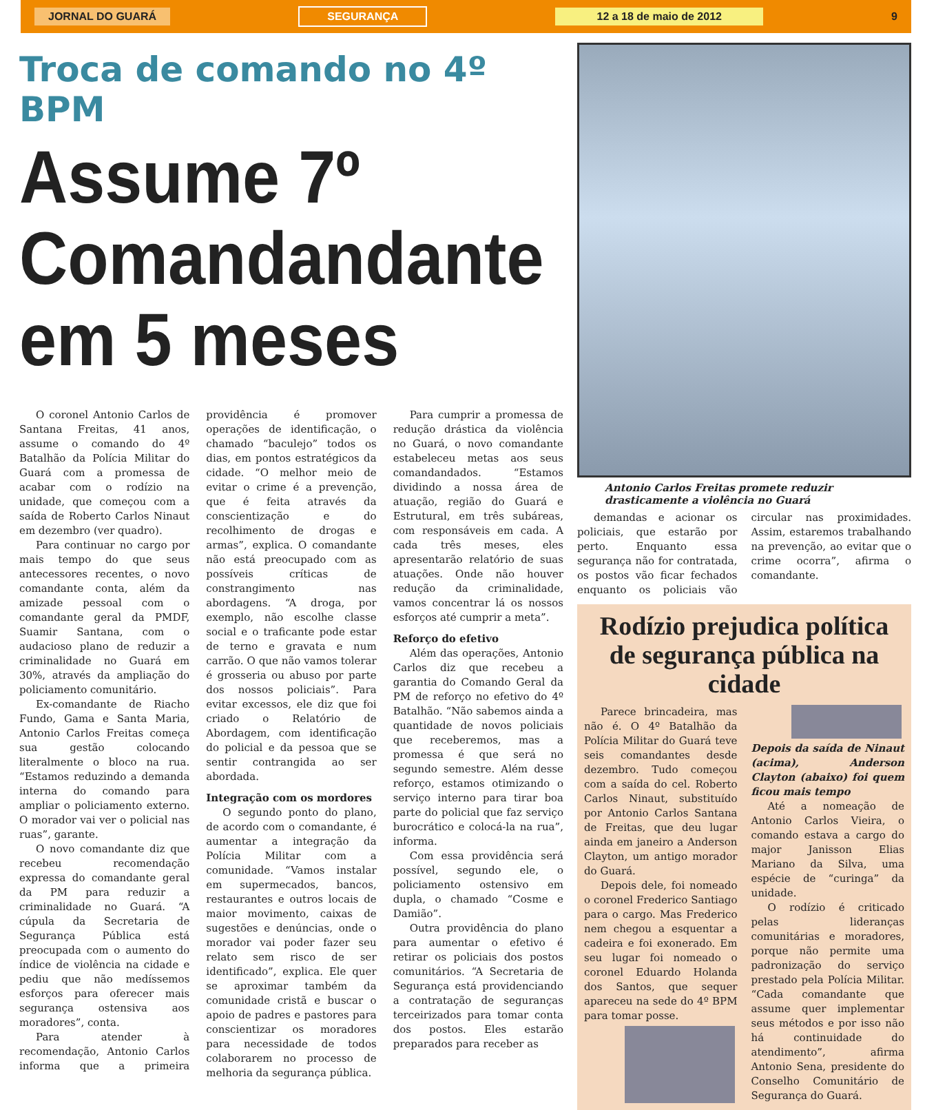JORNAL DO GUARÁ SEGURANÇA 12 a 18 de maio de 2012 9
Troca de comando no 4º BPM
Assume 7º Comandandante em 5 meses
O coronel Antonio Carlos de Santana Freitas, 41 anos, assume o comando do 4º Batalhão da Polícia Militar do Guará com a promessa de acabar com o rodízio na unidade, que começou com a saída de Roberto Carlos Ninaut em dezembro (ver quadro).
Para continuar no cargo por mais tempo do que seus antecessores recentes, o novo comandante conta, além da amizade pessoal com o comandante geral da PMDF, Suamir Santana, com o audacioso plano de reduzir a criminalidade no Guará em 30%, através da ampliação do policiamento comunitário.
Ex-comandante de Riacho Fundo, Gama e Santa Maria, Antonio Carlos Freitas começa sua gestão colocando literalmente o bloco na rua. “Estamos reduzindo a demanda interna do comando para ampliar o policiamento externo. O morador vai ver o policial nas ruas”, garante.
O novo comandante diz que recebeu recomendação expressa do comandante geral da PM para reduzir a criminalidade no Guará. “A cúpula da Secretaria de Segurança Pública está preocupada com o aumento do índice de violência na cidade e pediu que não medíssemos esforços para oferecer mais segurança ostensiva aos moradores”, conta.
Para atender à recomendação, Antonio Carlos informa que a primeira providência é promover operações de identificação, o chamado “baculejo” todos os dias, em pontos estratégicos da cidade. “O melhor meio de evitar o crime é a prevenção, que é feita através da conscientização e do recolhimento de drogas e armas”, explica. O comandante não está preocupado com as possíveis críticas de constrangimento nas abordagens. “A droga, por exemplo, não escolhe classe social e o traficante pode estar de terno e gravata e num carrão. O que não vamos tolerar é grosseria ou abuso por parte dos nossos policiais”. Para evitar excessos, ele diz que foi criado o Relatório de Abordagem, com identificação do policial e da pessoa que se sentir contrangida ao ser abordada.
Integração com os mordores
O segundo ponto do plano, de acordo com o comandante, é aumentar a integração da Polícia Militar com a comunidade. “Vamos instalar em supermecados, bancos, restaurantes e outros locais de maior movimento, caixas de sugestões e denúncias, onde o morador vai poder fazer seu relato sem risco de ser identificado”, explica. Ele quer se aproximar também da comunidade cristã e buscar o apoio de padres e pastores para conscientizar os moradores para necessidade de todos colaborarem no processo de melhoria da segurança pública.
Para cumprir a promessa de redução drástica da violência no Guará, o novo comandante estabeleceu metas aos seus comandandados. “Estamos dividindo a nossa área de atuação, região do Guará e Estrutural, em três subáreas, com responsáveis em cada. A cada três meses, eles apresentarão relatório de suas atuações. Onde não houver redução da criminalidade, vamos concentrar lá os nossos esforços até cumprir a meta”.
Reforço do efetivo
Além das operações, Antonio Carlos diz que recebeu a garantia do Comando Geral da PM de reforço no efetivo do 4º Batalhão. “Não sabemos ainda a quantidade de novos policiais que receberemos, mas a promessa é que será no segundo semestre. Além desse reforço, estamos otimizando o serviço interno para tirar boa parte do policial que faz serviço burocrático e colocá-la na rua”, informa.
Com essa providência será possível, segundo ele, o policiamento ostensivo em dupla, o chamado “Cosme e Damião”.
Outra providência do plano para aumentar o efetivo é retirar os policiais dos postos comunitários. “A Secretaria de Segurança está providenciando a contratação de seguranças terceirizados para tomar conta dos postos. Eles estarão preparados para receber as
Antonio Carlos Freitas promete reduzir drasticamente a violência no Guará
demandas e acionar os policiais, que estarão por perto. Enquanto essa segurança não for contratada, os postos vão ficar fechados enquanto os policiais vão circular nas proximidades. Assim, estaremos trabalhando na prevenção, ao evitar que o crime ocorra”, afirma o comandante.
Rodízio prejudica política de segurança pública na cidade
Parece brincadeira, mas não é. O 4º Batalhão da Polícia Militar do Guará teve seis comandantes desde dezembro. Tudo começou com a saída do cel. Roberto Carlos Ninaut, substituído por Antonio Carlos Santana de Freitas, que deu lugar ainda em janeiro a Anderson Clayton, um antigo morador do Guará.
Depois dele, foi nomeado o coronel Frederico Santiago para o cargo. Mas Frederico nem chegou a esquentar a cadeira e foi exonerado. Em seu lugar foi nomeado o coronel Eduardo Holanda dos Santos, que sequer apareceu na sede do 4º BPM para tomar posse.
Depois da saída de Ninaut (acima), Anderson Clayton (abaixo) foi quem ficou mais tempo
Até a nomeação de Antonio Carlos Vieira, o comando estava a cargo do major Janisson Elias Mariano da Silva, uma espécie de “curinga” da unidade.
O rodízio é criticado pelas lideranças comunitárias e moradores, porque não permite uma padronização do serviço prestado pela Polícia Militar. “Cada comandante que assume quer implementar seus métodos e por isso não há continuidade do atendimento”, afirma Antonio Sena, presidente do Conselho Comunitário de Segurança do Guará.